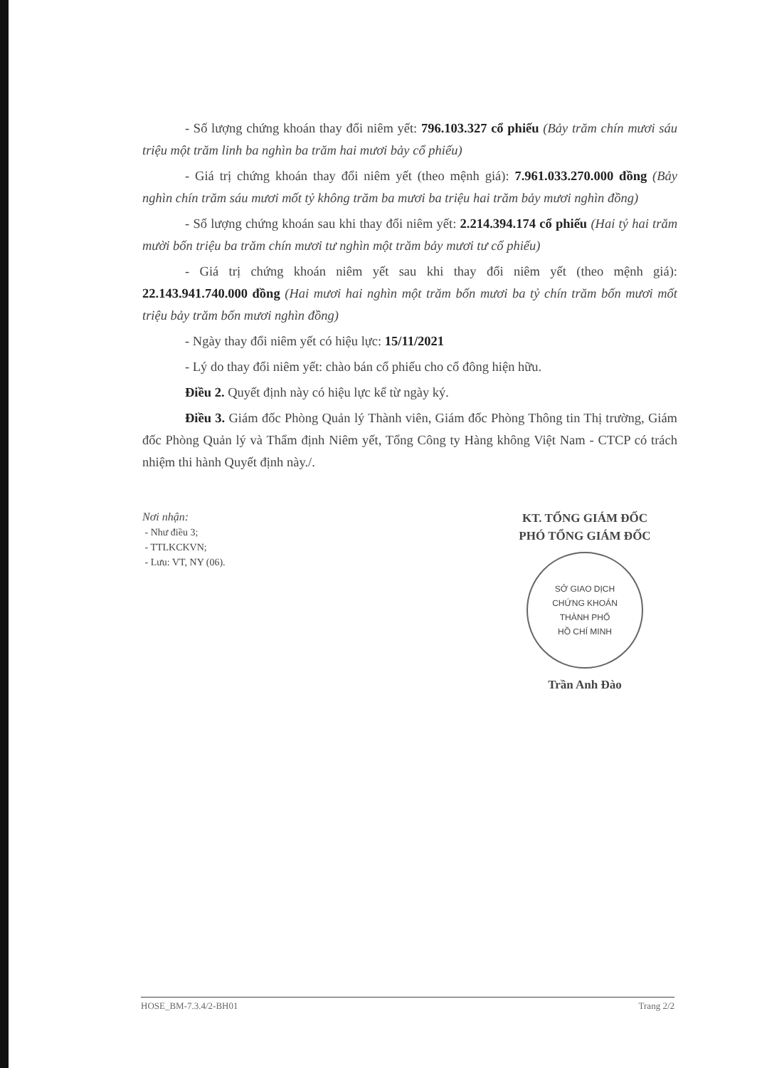- Số lượng chứng khoán thay đổi niêm yết: 796.103.327 cổ phiếu (Bảy trăm chín mươi sáu triệu một trăm linh ba nghìn ba trăm hai mươi bảy cổ phiếu)
- Giá trị chứng khoán thay đổi niêm yết (theo mệnh giá): 7.961.033.270.000 đồng (Bảy nghìn chín trăm sáu mươi mốt tỷ không trăm ba mươi ba triệu hai trăm bảy mươi nghìn đồng)
- Số lượng chứng khoán sau khi thay đổi niêm yết: 2.214.394.174 cổ phiếu (Hai tỷ hai trăm mười bốn triệu ba trăm chín mươi tư nghìn một trăm bảy mươi tư cổ phiếu)
- Giá trị chứng khoán niêm yết sau khi thay đổi niêm yết (theo mệnh giá): 22.143.941.740.000 đồng (Hai mươi hai nghìn một trăm bốn mươi ba tỷ chín trăm bốn mươi mốt triệu bảy trăm bốn mươi nghìn đồng)
- Ngày thay đổi niêm yết có hiệu lực: 15/11/2021
- Lý do thay đổi niêm yết: chào bán cổ phiếu cho cổ đông hiện hữu.
Điều 2. Quyết định này có hiệu lực kể từ ngày ký.
Điều 3. Giám đốc Phòng Quản lý Thành viên, Giám đốc Phòng Thông tin Thị trường, Giám đốc Phòng Quản lý và Thẩm định Niêm yết, Tổng Công ty Hàng không Việt Nam - CTCP có trách nhiệm thi hành Quyết định này./.
Nơi nhận:
- Như điều 3;
- TTLKCKVN;
- Lưu: VT, NY (06).
KT. TỔNG GIÁM ĐỐC
PHÓ TỔNG GIÁM ĐỐC
SỞ GIAO DỊCH
CHỨNG KHOÁN
THÀNH PHỐ
HỒ CHÍ MINH
Trần Anh Đào
HOSE_BM-7.3.4/2-BH01 Trang 2/2